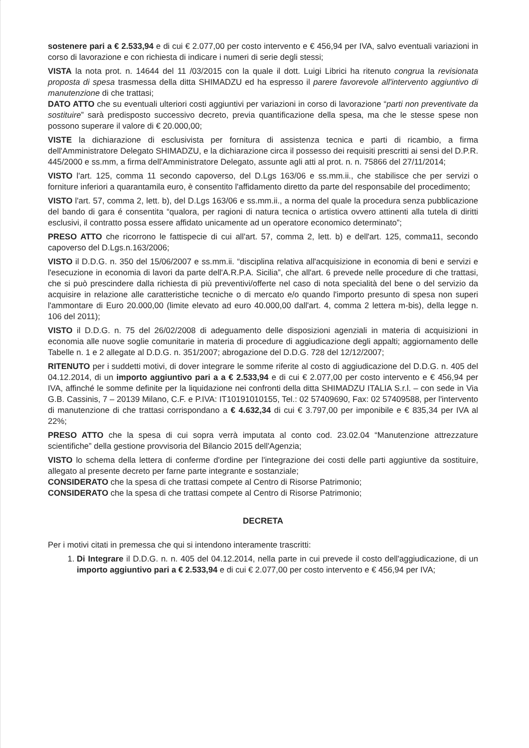sostenere pari a € 2.533,94 e di cui € 2.077,00 per costo intervento e € 456,94 per IVA, salvo eventuali variazioni in corso di lavorazione e con richiesta di indicare i numeri di serie degli stessi;
VISTA la nota prot. n. 14644 del 11 /03/2015 con la quale il dott. Luigi Librici ha ritenuto congrua la revisionata proposta di spesa trasmessa della ditta SHIMADZU ed ha espresso il parere favorevole all'intervento aggiuntivo di manutenzione di che trattasi;
DATO ATTO che su eventuali ulteriori costi aggiuntivi per variazioni in corso di lavorazione “parti non preventivate da sostituire” sarà predisposto successivo decreto, previa quantificazione della spesa, ma che le stesse spese non possono superare il valore di € 20.000,00;
VISTE la dichiarazione di esclusivista per fornitura di assistenza tecnica e parti di ricambio, a firma dell'Amministratore Delegato SHIMADZU, e la dichiarazione circa il possesso dei requisiti prescritti ai sensi del D.P.R. 445/2000 e ss.mm, a firma dell'Amministratore Delegato, assunte agli atti al prot. n. n. 75866 del 27/11/2014;
VISTO l'art. 125, comma 11 secondo capoverso, del D.Lgs 163/06 e ss.mm.ii., che stabilisce che per servizi o forniture inferiori a quarantamila euro, è consentito l'affidamento diretto da parte del responsabile del procedimento;
VISTO l'art. 57, comma 2, lett. b), del D.Lgs 163/06 e ss.mm.ii., a norma del quale la procedura senza pubblicazione del bando di gara é consentita “qualora, per ragioni di natura tecnica o artistica ovvero attinenti alla tutela di diritti esclusivi, il contratto possa essere affidato unicamente ad un operatore economico determinato”;
PRESO ATTO che ricorrono le fattispecie di cui all'art. 57, comma 2, lett. b) e dell'art. 125, comma11, secondo capoverso del D.Lgs.n.163/2006;
VISTO il D.D.G. n. 350 del 15/06/2007 e ss.mm.ii. “disciplina relativa all'acquisizione in economia di beni e servizi e l'esecuzione in economia di lavori da parte dell'A.R.P.A. Sicilia”, che all'art. 6 prevede nelle procedure di che trattasi, che si può prescindere dalla richiesta di più preventivi/offerte nel caso di nota specialità del bene o del servizio da acquisire in relazione alle caratteristiche tecniche o di mercato e/o quando l'importo presunto di spesa non superi l'ammontare di Euro 20.000,00 (limite elevato ad euro 40.000,00 dall'art. 4, comma 2 lettera m-bis), della legge n. 106 del 2011);
VISTO il D.D.G. n. 75 del 26/02/2008 di adeguamento delle disposizioni agenziali in materia di acquisizioni in economia alle nuove soglie comunitarie in materia di procedure di aggiudicazione degli appalti; aggiornamento delle Tabelle n. 1 e 2 allegate al D.D.G. n. 351/2007; abrogazione del D.D.G. 728 del 12/12/2007;
RITENUTO per i suddetti motivi, di dover integrare le somme riferite al costo di aggiudicazione del D.D.G. n. 405 del 04.12.2014, di un importo aggiuntivo pari a a € 2.533,94 e di cui € 2.077,00 per costo intervento e € 456,94 per IVA, affinché le somme definite per la liquidazione nei confronti della ditta SHIMADZU ITALIA S.r.l. – con sede in Via G.B. Cassinis, 7 – 20139 Milano, C.F. e P.IVA: IT10191010155, Tel.: 02 57409690, Fax: 02 57409588, per l'intervento di manutenzione di che trattasi corrispondano a € 4.632,34 di cui € 3.797,00 per imponibile e € 835,34 per IVA al 22%;
PRESO ATTO che la spesa di cui sopra verrà imputata al conto cod. 23.02.04 “Manutenzione attrezzature scientifiche” della gestione provvisoria del Bilancio 2015 dell'Agenzia;
VISTO lo schema della lettera di conferme d'ordine per l'integrazione dei costi delle parti aggiuntive da sostituire, allegato al presente decreto per farne parte integrante e sostanziale;
CONSIDERATO che la spesa di che trattasi compete al Centro di Risorse Patrimonio;
CONSIDERATO che la spesa di che trattasi compete al Centro di Risorse Patrimonio;
DECRETA
Per i motivi citati in premessa che qui si intendono interamente trascritti:
1. Di Integrare il D.D.G. n. n. 405 del 04.12.2014, nella parte in cui prevede il costo dell'aggiudicazione, di un importo aggiuntivo pari a € 2.533,94 e di cui € 2.077,00 per costo intervento e € 456,94 per IVA;